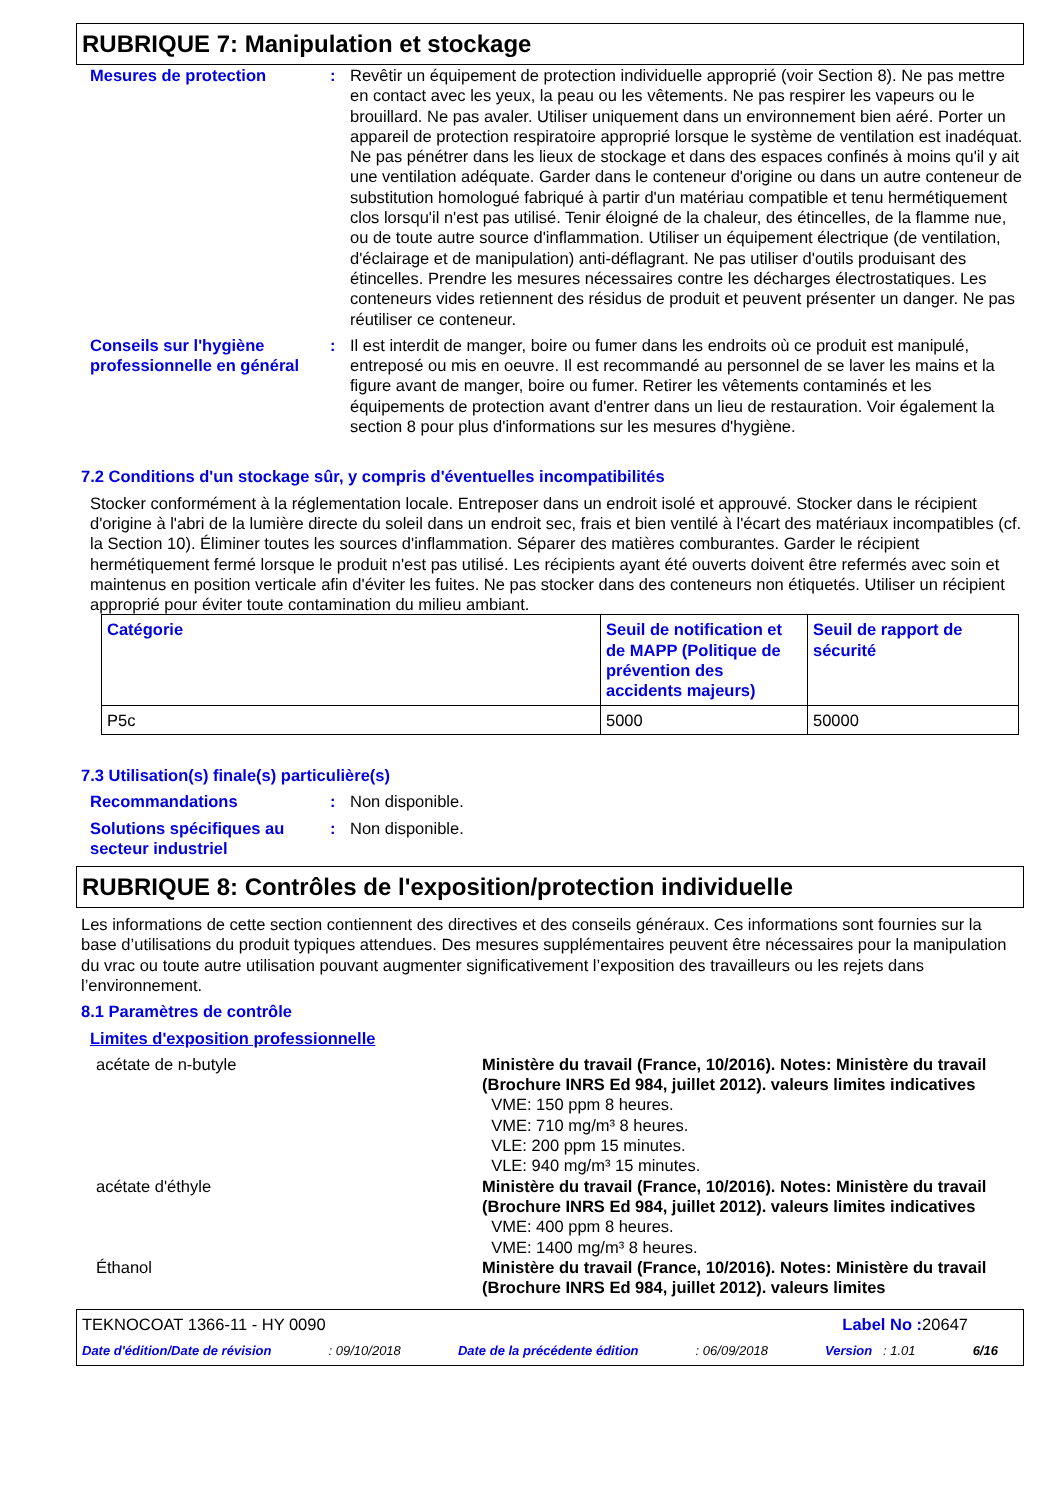RUBRIQUE 7: Manipulation et stockage
Mesures de protection : Revêtir un équipement de protection individuelle approprié (voir Section 8). Ne pas mettre en contact avec les yeux, la peau ou les vêtements. Ne pas respirer les vapeurs ou le brouillard. Ne pas avaler. Utiliser uniquement dans un environnement bien aéré. Porter un appareil de protection respiratoire approprié lorsque le système de ventilation est inadéquat. Ne pas pénétrer dans les lieux de stockage et dans des espaces confinés à moins qu'il y ait une ventilation adéquate. Garder dans le conteneur d'origine ou dans un autre conteneur de substitution homologué fabriqué à partir d'un matériau compatible et tenu hermétiquement clos lorsqu'il n'est pas utilisé. Tenir éloigné de la chaleur, des étincelles, de la flamme nue, ou de toute autre source d'inflammation. Utiliser un équipement électrique (de ventilation, d'éclairage et de manipulation) anti-déflagrant. Ne pas utiliser d'outils produisant des étincelles. Prendre les mesures nécessaires contre les décharges électrostatiques. Les conteneurs vides retiennent des résidus de produit et peuvent présenter un danger. Ne pas réutiliser ce conteneur.
Conseils sur l'hygiène professionnelle en général
: Il est interdit de manger, boire ou fumer dans les endroits où ce produit est manipulé, entreposé ou mis en oeuvre. Il est recommandé au personnel de se laver les mains et la figure avant de manger, boire ou fumer. Retirer les vêtements contaminés et les équipements de protection avant d'entrer dans un lieu de restauration. Voir également la section 8 pour plus d'informations sur les mesures d'hygiène.
7.2 Conditions d'un stockage sûr, y compris d'éventuelles incompatibilités
Stocker conformément à la réglementation locale. Entreposer dans un endroit isolé et approuvé. Stocker dans le récipient d'origine à l'abri de la lumière directe du soleil dans un endroit sec, frais et bien ventilé à l'écart des matériaux incompatibles (cf. la Section 10). Éliminer toutes les sources d'inflammation. Séparer des matières comburantes. Garder le récipient hermétiquement fermé lorsque le produit n'est pas utilisé. Les récipients ayant été ouverts doivent être refermés avec soin et maintenus en position verticale afin d'éviter les fuites. Ne pas stocker dans des conteneurs non étiquetés. Utiliser un récipient approprié pour éviter toute contamination du milieu ambiant.
| Catégorie | Seuil de notification et de MAPP (Politique de prévention des accidents majeurs) | Seuil de rapport de sécurité |
| --- | --- | --- |
| P5c | 5000 | 50000 |
7.3 Utilisation(s) finale(s) particulière(s)
Recommandations : Non disponible.
Solutions spécifiques au secteur industriel
: Non disponible.
RUBRIQUE 8: Contrôles de l'exposition/protection individuelle
Les informations de cette section contiennent des directives et des conseils généraux. Ces informations sont fournies sur la base d’utilisations du produit typiques attendues. Des mesures supplémentaires peuvent être nécessaires pour la manipulation du vrac ou toute autre utilisation pouvant augmenter significativement l’exposition des travailleurs ou les rejets dans l’environnement.
8.1 Paramètres de contrôle
Limites d'exposition professionnelle
acétate de n-butyle Ministère du travail (France, 10/2016). Notes: Ministère du travail (Brochure INRS Ed 984, juillet 2012). valeurs limites indicatives
VME: 150 ppm 8 heures.
VME: 710 mg/m³ 8 heures.
VLE: 200 ppm 15 minutes.
VLE: 940 mg/m³ 15 minutes.
acétate d'éthyle Ministère du travail (France, 10/2016). Notes: Ministère du travail (Brochure INRS Ed 984, juillet 2012). valeurs limites indicatives
VME: 400 ppm 8 heures.
VME: 1400 mg/m³ 8 heures.
Éthanol Ministère du travail (France, 10/2016). Notes: Ministère du travail (Brochure INRS Ed 984, juillet 2012). valeurs limites
TEKNOCOAT 1366-11 - HY 0090 Label No : 20647
Date d'édition/Date de révision: 09/10/2018 Date de la précédente édition: 06/09/2018 Version : 1.01 6/16